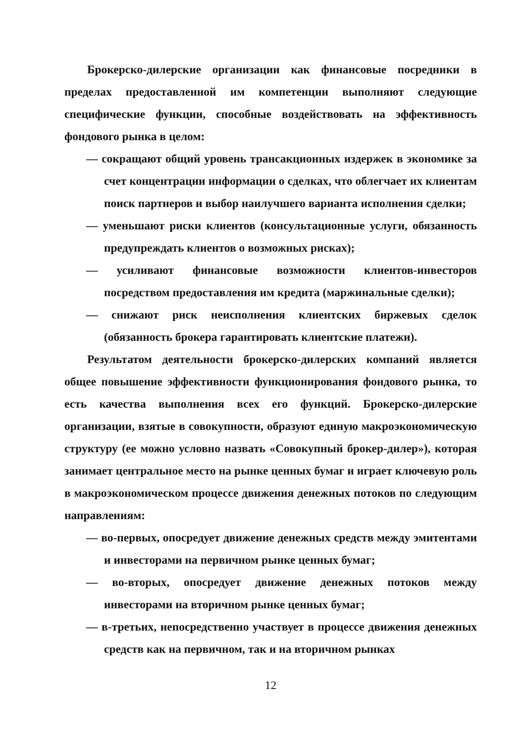Брокерско-дилерские организации как финансовые посредники в пределах предоставленной им компетенции выполняют следующие специфические функции, способные воздействовать на эффективность фондового рынка в целом:
— сокращают общий уровень трансакционных издержек в экономике за счет концентрации информации о сделках, что облегчает их клиентам поиск партнеров и выбор наилучшего варианта исполнения сделки;
— уменьшают риски клиентов (консультационные услуги, обязанность предупреждать клиентов о возможных рисках);
— усиливают финансовые возможности клиентов-инвесторов посредством предоставления им кредита (маржинальные сделки);
— снижают риск неисполнения клиентских биржевых сделок (обязанность брокера гарантировать клиентские платежи).
Результатом деятельности брокерско-дилерских компаний является общее повышение эффективности функционирования фондового рынка, то есть качества выполнения всех его функций. Брокерско-дилерские организации, взятые в совокупности, образуют единую макроэкономическую структуру (ее можно условно назвать «Совокупный брокер-дилер»), которая занимает центральное место на рынке ценных бумаг и играет ключевую роль в макроэкономическом процессе движения денежных потоков по следующим направлениям:
— во-первых, опосредует движение денежных средств между эмитентами и инвесторами на первичном рынке ценных бумаг;
— во-вторых, опосредует движение денежных потоков между инвесторами на вторичном рынке ценных бумаг;
— в-третьих, непосредственно участвует в процессе движения денежных средств как на первичном, так и на вторичном рынках
12